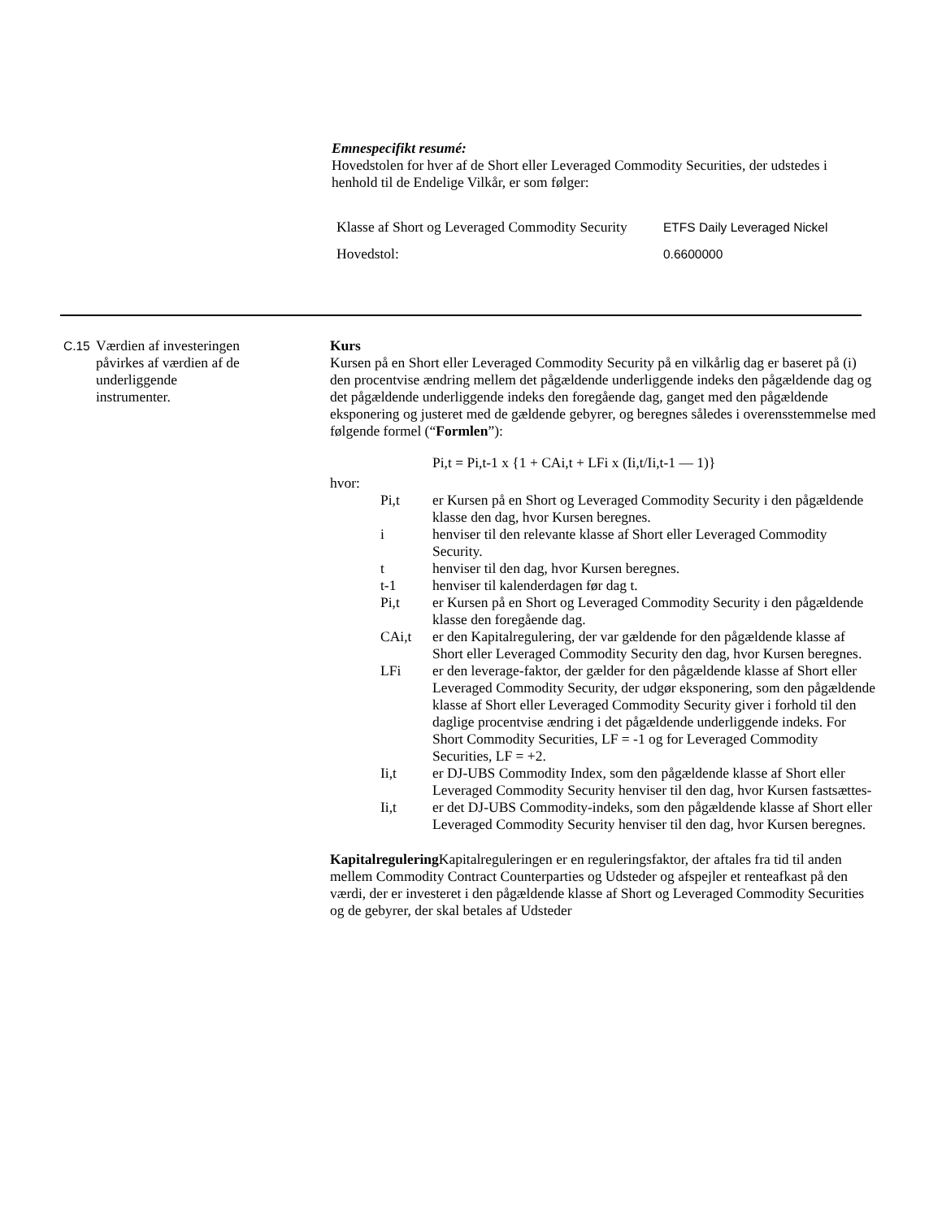Emnespecifikt resumé:
Hovedstolen for hver af de Short eller Leveraged Commodity Securities, der udstedes i henhold til de Endelige Vilkår, er som følger:
| Klasse af Short og Leveraged Commodity Security | ETFS Daily Leveraged Nickel |
| Hovedstol: | 0.6600000 |
C.15
Værdien af investeringen påvirkes af værdien af de underliggende instrumenter.
Kurs
Kursen på en Short eller Leveraged Commodity Security på en vilkårlig dag er baseret på (i) den procentvise ændring mellem det pågældende underliggende indeks den pågældende dag og det pågældende underliggende indeks den foregående dag, ganget med den pågældende eksponering og justeret med de gældende gebyrer, og beregnes således i overensstemmelse med følgende formel (“Formlen”):
Pi,t = Pi,t-1 x {1 + CAi,t + LFi x (Ii,t/Ii,t-1 — 1)}
hvor:
| Pi,t | er Kursen på en Short og Leveraged Commodity Security i den pågældende klasse den dag, hvor Kursen beregnes. |
| i | henviser til den relevante klasse af Short eller Leveraged Commodity Security. |
| t | henviser til den dag, hvor Kursen beregnes. |
| t-1 | henviser til kalenderdagen før dag t. |
| Pi,t | er Kursen på en Short og Leveraged Commodity Security i den pågældende klasse den foregående dag. |
| CAi,t | er den Kapitalregulering, der var gældende for den pågældende klasse af Short eller Leveraged Commodity Security den dag, hvor Kursen beregnes. |
| LFi | er den leverage-faktor, der gælder for den pågældende klasse af Short eller Leveraged Commodity Security, der udgør eksponering, som den pågældende klasse af Short eller Leveraged Commodity Security giver i forhold til den daglige procentvise ændring i det pågældende underliggende indeks. For Short Commodity Securities, LF = -1 og for Leveraged Commodity Securities, LF = +2. |
| Ii,t | er DJ-UBS Commodity Index, som den pågældende klasse af Short eller Leveraged Commodity Security henviser til den dag, hvor Kursen fastsættes- |
| Ii,t | er det DJ-UBS Commodity-indeks, som den pågældende klasse af Short eller Leveraged Commodity Security henviser til den dag, hvor Kursen beregnes. |
Kapitalregulering Kapitalreguleringen er en reguleringsfaktor, der aftales fra tid til anden mellem Commodity Contract Counterparties og Udsteder og afspejler et renteafkast på den værdi, der er investeret i den pågældende klasse af Short og Leveraged Commodity Securities og de gebyrer, der skal betales af Udsteder